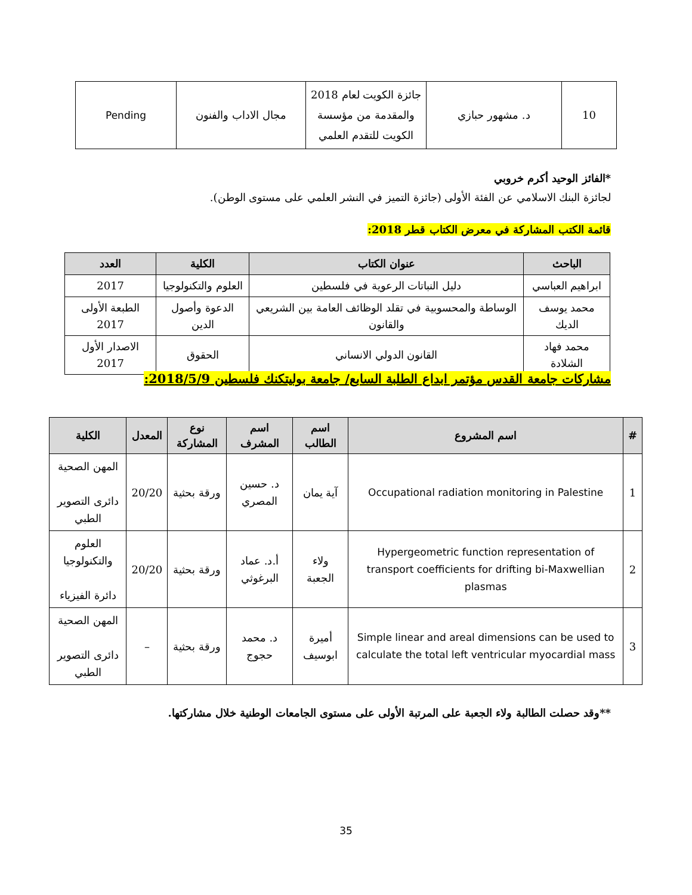| 10 | د. مشهور حبازي | جائزة الكويت لعام 2018 والمقدمة من مؤسسة الكويت للتقدم العلمي | مجال الاداب والفنون | Pending |
*الفائز الوحيد أكرم خروبي
لجائزة البنك الاسلامي عن الفئة الأولى (جائزة التميز في النشر العلمي على مستوى الوطن).
قائمة الكتب المشاركة في معرض الكتاب قطر 2018:
| الباحث | عنوان الكتاب | الكلية | العدد |
| --- | --- | --- | --- |
| ابراهيم العباسي | دليل النباتات الرعوية في فلسطين | العلوم والتكنولوجيا | 2017 |
| محمد يوسف الديك | الوساطة والمحسوبية في تقلد الوظائف العامة بين الشريعي والقانون | الدعوة وأصول الدين | الطبعة الأولى 2017 |
| محمد فهاد الشلادة | القانون الدولي الانساني | الحقوق | الاصدار الأول 2017 |
مشاركات جامعة القدس مؤتمر ابداع الطلبة السابع/ جامعة بوليتكنك فلسطين 2018/5/9:
| # | اسم المشروع | اسم الطالب | اسم المشرف | نوع المشاركة | المعدل | الكلية |
| --- | --- | --- | --- | --- | --- | --- |
| 1 | Occupational radiation monitoring in Palestine | آية يمان | د. حسين المصري | ورقة بحثية | 20/20 | المهن الصحية دائرى التصوير الطبي |
| 2 | Hypergeometric function representation of transport coefficients for drifting bi-Maxwellian plasmas | ولاء الجعبة | أ.د. عماد البرغوثي | ورقة بحثية | 20/20 | العلوم والتكنولوجيا دائرة الفيزياء |
| 3 | Simple linear and areal dimensions can be used to calculate the total left ventricular myocardial mass | أميرة ابوسيف | د. محمد حجوج | ورقة بحثية | – | المهن الصحية دائرى التصوير الطبي |
**وقد حصلت الطالبة ولاء الجعبة على المرتبة الأولى على مستوى الجامعات الوطنية خلال مشاركتها.
35